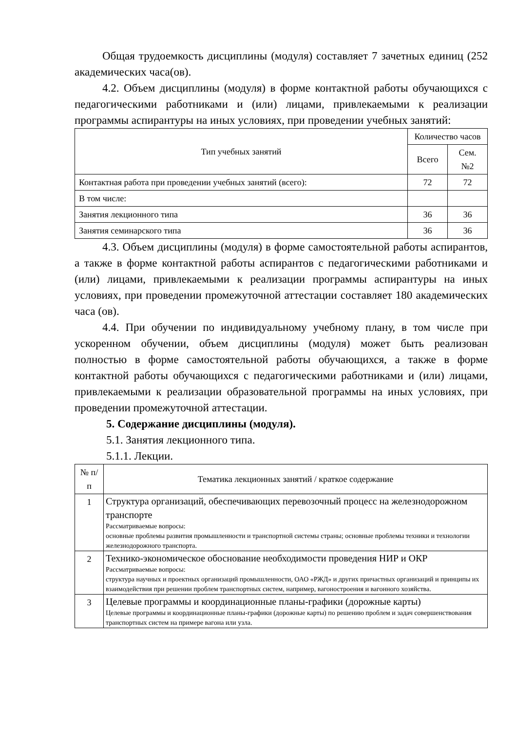Общая трудоемкость дисциплины (модуля) составляет 7 зачетных единиц (252 академических часа(ов).
4.2. Объем дисциплины (модуля) в форме контактной работы обучающихся с педагогическими работниками и (или) лицами, привлекаемыми к реализации программы аспирантуры на иных условиях, при проведении учебных занятий:
| Тип учебных занятий | Количество часов | |
| --- | --- | --- |
| | Всего | Сем. №2 |
| Контактная работа при проведении учебных занятий (всего): | 72 | 72 |
| В том числе: | | |
| Занятия лекционного типа | 36 | 36 |
| Занятия семинарского типа | 36 | 36 |
4.3. Объем дисциплины (модуля) в форме самостоятельной работы аспирантов, а также в форме контактной работы аспирантов с педагогическими работниками и (или) лицами, привлекаемыми к реализации программы аспирантуры на иных условиях, при проведении промежуточной аттестации составляет 180 академических часа (ов).
4.4. При обучении по индивидуальному учебному плану, в том числе при ускоренном обучении, объем дисциплины (модуля) может быть реализован полностью в форме самостоятельной работы обучающихся, а также в форме контактной работы обучающихся с педагогическими работниками и (или) лицами, привлекаемыми к реализации образовательной программы на иных условиях, при проведении промежуточной аттестации.
5. Содержание дисциплины (модуля).
5.1. Занятия лекционного типа.
5.1.1. Лекции.
| № п/п | Тематика лекционных занятий / краткое содержание |
| --- | --- |
| 1 | Структура организаций, обеспечивающих перевозочный процесс на железнодорожном транспорте Рассматриваемые вопросы: основные проблемы развития промышленности и транспортной системы страны; основные проблемы техники и технологии железнодорожного транспорта. |
| 2 | Технико-экономическое обоснование необходимости проведения НИР и ОКР Рассматриваемые вопросы: структура научных и проектных организаций промышленности, ОАО «РЖД» и других причастных организаций и принципы их взаимодействия при решении проблем транспортных систем, например, вагоностроения и вагонного хозяйства. |
| 3 | Целевые программы и координационные планы-графики (дорожные карты) Целевые программы и координационные планы-графики (дорожные карты) по решению проблем и задач совершенствования транспортных систем на примере вагона или узла. |